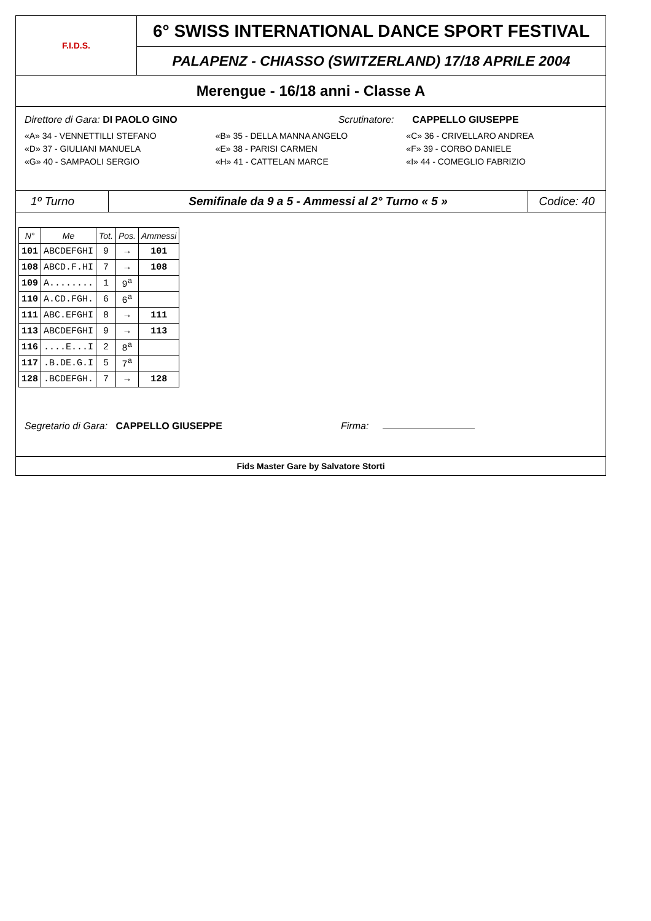F.I.D.S.
6° SWISS INTERNATIONAL DANCE SPORT FESTIVAL
PALAPENZ - CHIASSO (SWITZERLAND) 17/18 APRILE 2004
Merengue - 16/18 anni - Classe A
Direttore di Gara: DI PAOLO GINO
Scrutinatore: CAPPELLO GIUSEPPE
«A» 34 - VENNETTILLI STEFANO «B» 35 - DELLA MANNA ANGELO «C» 36 - CRIVELLARO ANDREA
«D» 37 - GIULIANI MANUELA «E» 38 - PARISI CARMEN «F» 39 - CORBO DANIELE
«G» 40 - SAMPAOLI SERGIO «H» 41 - CATTELAN MARCE «I» 44 - COMEGLIO FABRIZIO
1º Turno Semifinale da 9 a 5 - Ammessi al 2° Turno « 5 »
Codice: 40
| N° | Me | Tot. | Pos. | Ammessi |
| --- | --- | --- | --- | --- |
| 101 | ABCDEFGHI | 9 | → | 101 |
| 108 | ABCD.F.HI | 7 | → | 108 |
| 109 | A........ | 1 | 9<sup>a</sup> | |
| 110 | A.CD.FGH. | 6 | 6<sup>a</sup> | |
| 111 | ABC.EFGHI | 8 | → | 111 |
| 113 | ABCDEFGHI | 9 | → | 113 |
| 116 | ....E...I | 2 | 8<sup>a</sup> | |
| 117 | .B.DE.G.I | 5 | 7<sup>a</sup> | |
| 128 | .BCDEFGH. | 7 | → | 128 |
Segretario di Gara: CAPPELLO GIUSEPPE Firma:
Fids Master Gare by Salvatore Storti